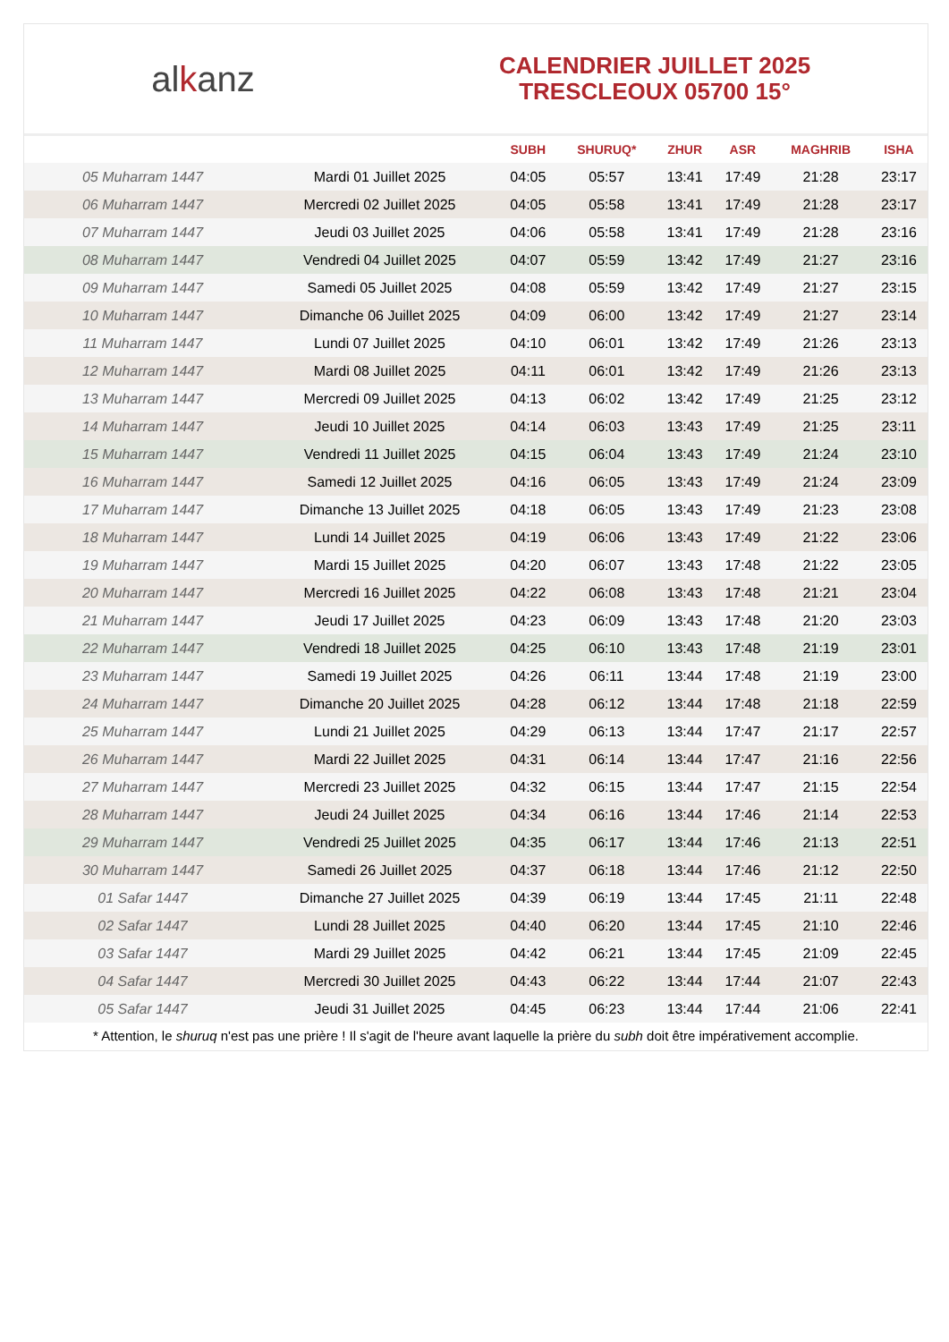al k anz
CALENDRIER JUILLET 2025
TRESCLEOUX 05700 15°
| | | SUBH | SHURUQ* | ZHUR | ASR | MAGHRIB | ISHA |
| --- | --- | --- | --- | --- | --- | --- | --- |
| 05 Muharram 1447 | Mardi 01 Juillet 2025 | 04:05 | 05:57 | 13:41 | 17:49 | 21:28 | 23:17 |
| 06 Muharram 1447 | Mercredi 02 Juillet 2025 | 04:05 | 05:58 | 13:41 | 17:49 | 21:28 | 23:17 |
| 07 Muharram 1447 | Jeudi 03 Juillet 2025 | 04:06 | 05:58 | 13:41 | 17:49 | 21:28 | 23:16 |
| 08 Muharram 1447 | Vendredi 04 Juillet 2025 | 04:07 | 05:59 | 13:42 | 17:49 | 21:27 | 23:16 |
| 09 Muharram 1447 | Samedi 05 Juillet 2025 | 04:08 | 05:59 | 13:42 | 17:49 | 21:27 | 23:15 |
| 10 Muharram 1447 | Dimanche 06 Juillet 2025 | 04:09 | 06:00 | 13:42 | 17:49 | 21:27 | 23:14 |
| 11 Muharram 1447 | Lundi 07 Juillet 2025 | 04:10 | 06:01 | 13:42 | 17:49 | 21:26 | 23:13 |
| 12 Muharram 1447 | Mardi 08 Juillet 2025 | 04:11 | 06:01 | 13:42 | 17:49 | 21:26 | 23:13 |
| 13 Muharram 1447 | Mercredi 09 Juillet 2025 | 04:13 | 06:02 | 13:42 | 17:49 | 21:25 | 23:12 |
| 14 Muharram 1447 | Jeudi 10 Juillet 2025 | 04:14 | 06:03 | 13:43 | 17:49 | 21:25 | 23:11 |
| 15 Muharram 1447 | Vendredi 11 Juillet 2025 | 04:15 | 06:04 | 13:43 | 17:49 | 21:24 | 23:10 |
| 16 Muharram 1447 | Samedi 12 Juillet 2025 | 04:16 | 06:05 | 13:43 | 17:49 | 21:24 | 23:09 |
| 17 Muharram 1447 | Dimanche 13 Juillet 2025 | 04:18 | 06:05 | 13:43 | 17:49 | 21:23 | 23:08 |
| 18 Muharram 1447 | Lundi 14 Juillet 2025 | 04:19 | 06:06 | 13:43 | 17:49 | 21:22 | 23:06 |
| 19 Muharram 1447 | Mardi 15 Juillet 2025 | 04:20 | 06:07 | 13:43 | 17:48 | 21:22 | 23:05 |
| 20 Muharram 1447 | Mercredi 16 Juillet 2025 | 04:22 | 06:08 | 13:43 | 17:48 | 21:21 | 23:04 |
| 21 Muharram 1447 | Jeudi 17 Juillet 2025 | 04:23 | 06:09 | 13:43 | 17:48 | 21:20 | 23:03 |
| 22 Muharram 1447 | Vendredi 18 Juillet 2025 | 04:25 | 06:10 | 13:43 | 17:48 | 21:19 | 23:01 |
| 23 Muharram 1447 | Samedi 19 Juillet 2025 | 04:26 | 06:11 | 13:44 | 17:48 | 21:19 | 23:00 |
| 24 Muharram 1447 | Dimanche 20 Juillet 2025 | 04:28 | 06:12 | 13:44 | 17:48 | 21:18 | 22:59 |
| 25 Muharram 1447 | Lundi 21 Juillet 2025 | 04:29 | 06:13 | 13:44 | 17:47 | 21:17 | 22:57 |
| 26 Muharram 1447 | Mardi 22 Juillet 2025 | 04:31 | 06:14 | 13:44 | 17:47 | 21:16 | 22:56 |
| 27 Muharram 1447 | Mercredi 23 Juillet 2025 | 04:32 | 06:15 | 13:44 | 17:47 | 21:15 | 22:54 |
| 28 Muharram 1447 | Jeudi 24 Juillet 2025 | 04:34 | 06:16 | 13:44 | 17:46 | 21:14 | 22:53 |
| 29 Muharram 1447 | Vendredi 25 Juillet 2025 | 04:35 | 06:17 | 13:44 | 17:46 | 21:13 | 22:51 |
| 30 Muharram 1447 | Samedi 26 Juillet 2025 | 04:37 | 06:18 | 13:44 | 17:46 | 21:12 | 22:50 |
| 01 Safar 1447 | Dimanche 27 Juillet 2025 | 04:39 | 06:19 | 13:44 | 17:45 | 21:11 | 22:48 |
| 02 Safar 1447 | Lundi 28 Juillet 2025 | 04:40 | 06:20 | 13:44 | 17:45 | 21:10 | 22:46 |
| 03 Safar 1447 | Mardi 29 Juillet 2025 | 04:42 | 06:21 | 13:44 | 17:45 | 21:09 | 22:45 |
| 04 Safar 1447 | Mercredi 30 Juillet 2025 | 04:43 | 06:22 | 13:44 | 17:44 | 21:07 | 22:43 |
| 05 Safar 1447 | Jeudi 31 Juillet 2025 | 04:45 | 06:23 | 13:44 | 17:44 | 21:06 | 22:41 |
* Attention, le shuruq n'est pas une prière ! Il s'agit de l'heure avant laquelle la prière du subh doit être impérativement accomplie.